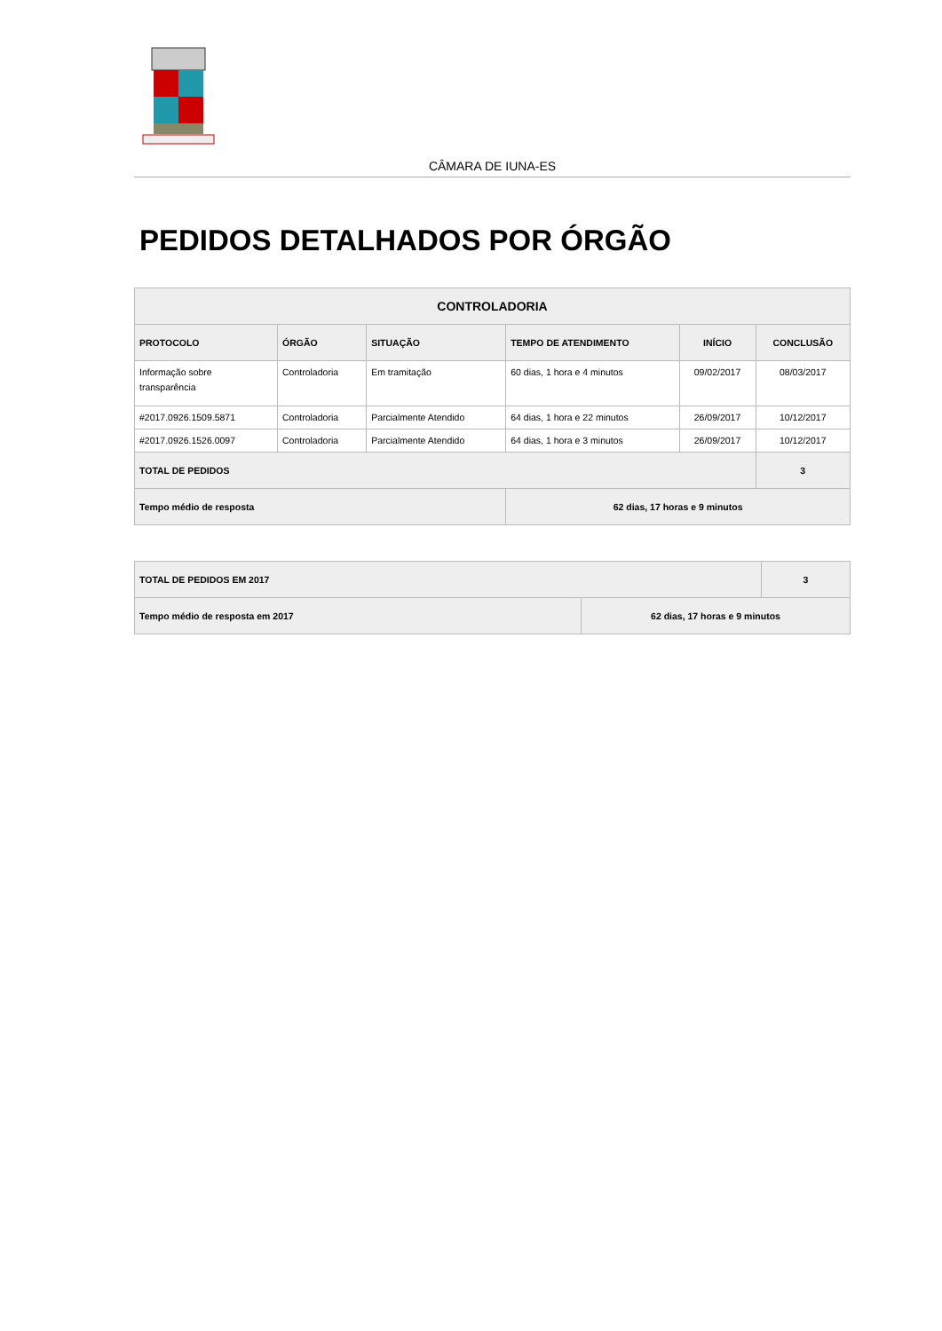CÂMARA DE IUNA-ES
PEDIDOS DETALHADOS POR ÓRGÃO
| CONTROLADORIA | | | | | |
| --- | --- | --- | --- | --- | --- |
| PROTOCOLO | ÓRGÃO | SITUAÇÃO | TEMPO DE ATENDIMENTO | INÍCIO | CONCLUSÃO |
| Informação sobre transparência | Controladoria | Em tramitação | 60 dias, 1 hora e 4 minutos | 09/02/2017 | 08/03/2017 |
| #2017.0926.1509.5871 | Controladoria | Parcialmente Atendido | 64 dias, 1 hora e 22 minutos | 26/09/2017 | 10/12/2017 |
| #2017.0926.1526.0097 | Controladoria | Parcialmente Atendido | 64 dias, 1 hora e 3 minutos | 26/09/2017 | 10/12/2017 |
| TOTAL DE PEDIDOS | | | | | 3 |
| Tempo médio de resposta | | | 62 dias, 17 horas e 9 minutos | | |
| TOTAL DE PEDIDOS EM 2017 | 3 |
| Tempo médio de resposta em 2017 | 62 dias, 17 horas e 9 minutos |